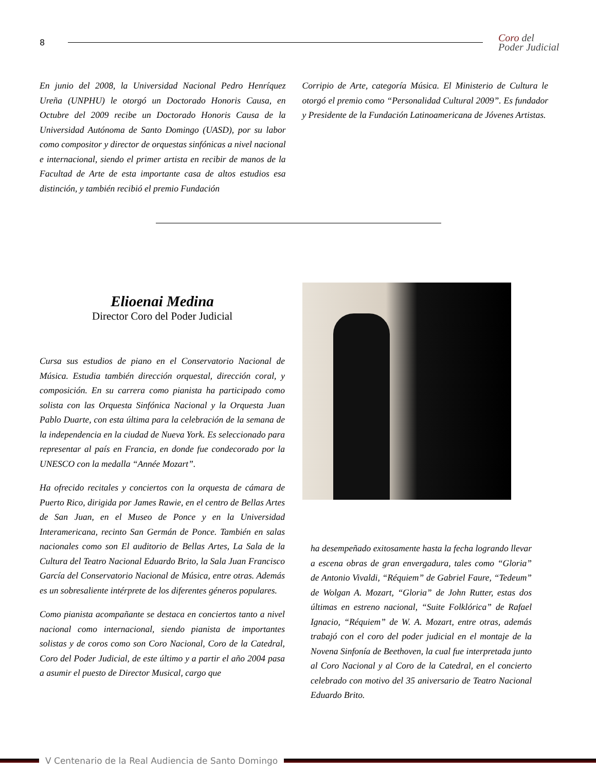8
Coro del
Poder Judicial
En junio del 2008, la Universidad Nacional Pedro Henríquez Ureña (UNPHU) le otorgó un Doctorado Honoris Causa, en Octubre del 2009 recibe un Doctorado Honoris Causa de la Universidad Autónoma de Santo Domingo (UASD), por su labor como compositor y director de orquestas sinfónicas a nivel nacional e internacional, siendo el primer artista en recibir de manos de la Facultad de Arte de esta importante casa de altos estudios esa distinción, y también recibió el premio Fundación
Corripio de Arte, categoría Música. El Ministerio de Cultura le otorgó el premio como “Personalidad Cultural 2009”. Es fundador y Presidente de la Fundación Latinoamericana de Jóvenes Artistas.
Elioenai Medina
Director Coro del Poder Judicial
Cursa sus estudios de piano en el Conservatorio Nacional de Música. Estudia también dirección orquestal, dirección coral, y composición. En su carrera como pianista ha participado como solista con las Orquesta Sinfónica Nacional y la Orquesta Juan Pablo Duarte, con esta última para la celebración de la semana de la independencia en la ciudad de Nueva York. Es seleccionado para representar al país en Francia, en donde fue condecorado por la UNESCO con la medalla “Année Mozart”.
Ha ofrecido recitales y conciertos con la orquesta de cámara de Puerto Rico, dirigida por James Rawie, en el centro de Bellas Artes de San Juan, en el Museo de Ponce y en la Universidad Interamericana, recinto San Germán de Ponce. También en salas nacionales como son El auditorio de Bellas Artes, La Sala de la Cultura del Teatro Nacional Eduardo Brito, la Sala Juan Francisco García del Conservatorio Nacional de Música, entre otras. Además es un sobresaliente intérprete de los diferentes géneros populares.
Como pianista acompañante se destaca en conciertos tanto a nivel nacional como internacional, siendo pianista de importantes solistas y de coros como son Coro Nacional, Coro de la Catedral, Coro del Poder Judicial, de este último y a partir el año 2004 pasa a asumir el puesto de Director Musical, cargo que
ha desempeñado exitosamente hasta la fecha logrando llevar a escena obras de gran envergadura, tales como “Gloria” de Antonio Vivaldi, “Réquiem” de Gabriel Faure, “Tedeum” de Wolgan A. Mozart, “Gloria” de John Rutter, estas dos últimas en estreno nacional, “Suite Folklórica” de Rafael Ignacio, “Réquiem” de W. A. Mozart, entre otras, además trabajó con el coro del poder judicial en el montaje de la Novena Sinfonía de Beethoven, la cual fue interpretada junto al Coro Nacional y al Coro de la Catedral, en el concierto celebrado con motivo del 35 aniversario de Teatro Nacional Eduardo Brito.
V Centenario de la Real Audiencia de Santo Domingo